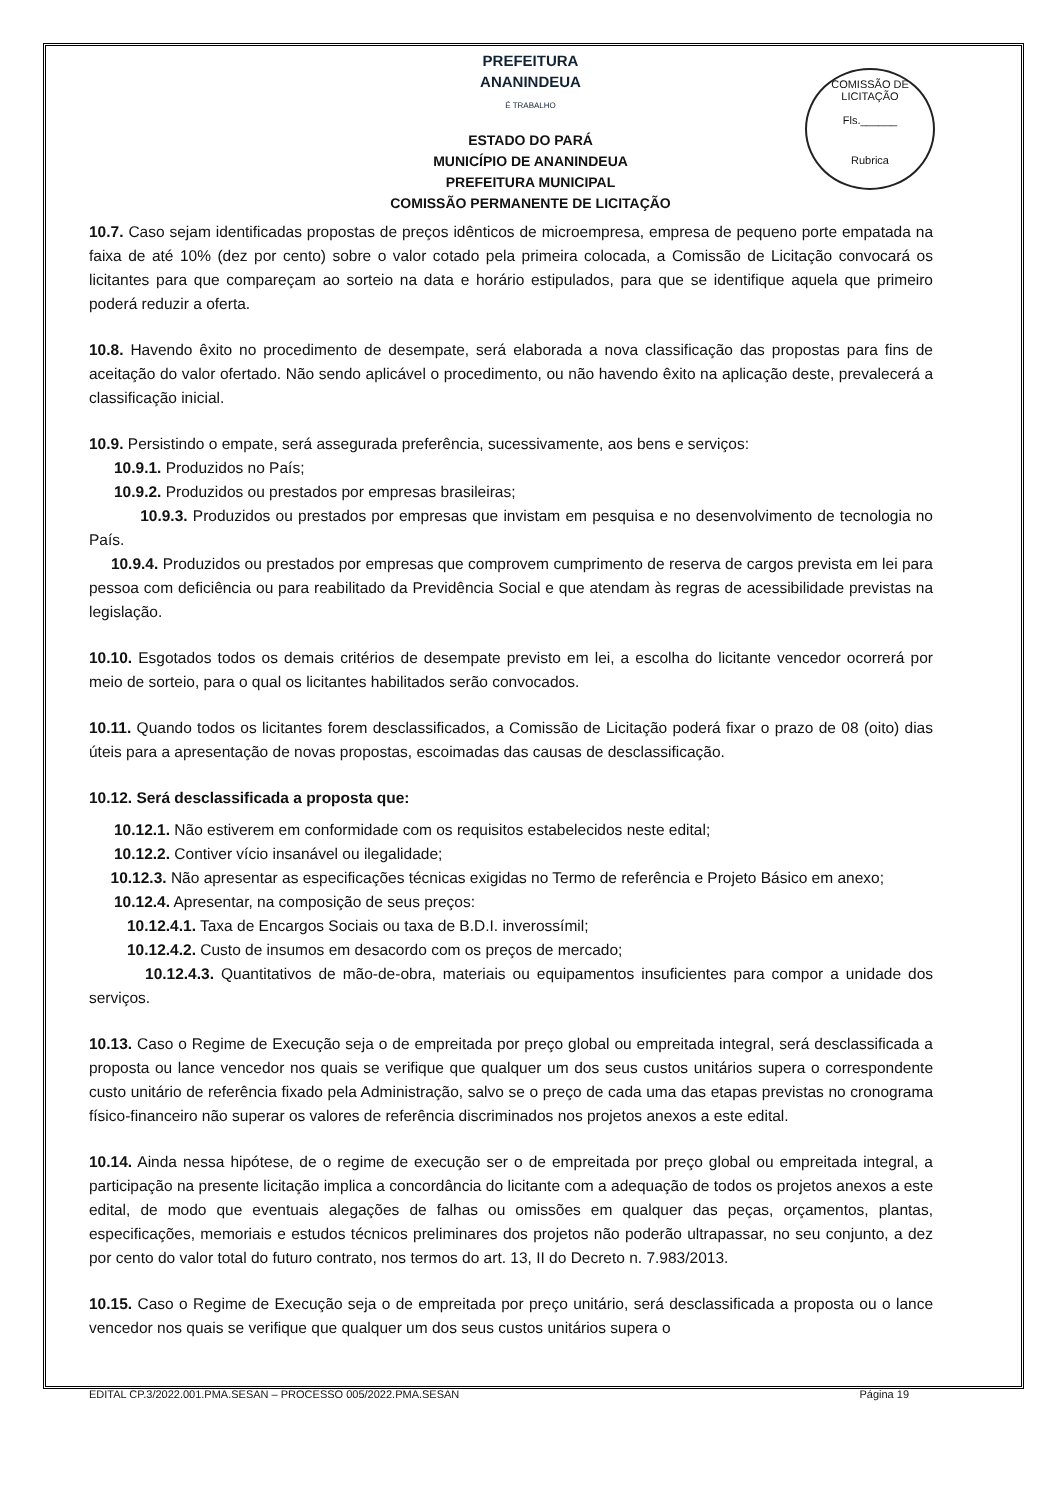COMISSÃO DE LICITAÇÃO
Fls.______
Rubrica
PREFEITURA
ANANINDEUA
É TRABALHO
ESTADO DO PARÁ
MUNICÍPIO DE ANANINDEUA
PREFEITURA MUNICIPAL
COMISSÃO PERMANENTE DE LICITAÇÃO
10.7. Caso sejam identificadas propostas de preços idênticos de microempresa, empresa de pequeno porte empatada na faixa de até 10% (dez por cento) sobre o valor cotado pela primeira colocada, a Comissão de Licitação convocará os licitantes para que compareçam ao sorteio na data e horário estipulados, para que se identifique aquela que primeiro poderá reduzir a oferta.
10.8. Havendo êxito no procedimento de desempate, será elaborada a nova classificação das propostas para fins de aceitação do valor ofertado. Não sendo aplicável o procedimento, ou não havendo êxito na aplicação deste, prevalecerá a classificação inicial.
10.9. Persistindo o empate, será assegurada preferência, sucessivamente, aos bens e serviços:
10.9.1. Produzidos no País;
10.9.2. Produzidos ou prestados por empresas brasileiras;
10.9.3. Produzidos ou prestados por empresas que invistam em pesquisa e no desenvolvimento de tecnologia no País.
10.9.4. Produzidos ou prestados por empresas que comprovem cumprimento de reserva de cargos prevista em lei para pessoa com deficiência ou para reabilitado da Previdência Social e que atendam às regras de acessibilidade previstas na legislação.
10.10. Esgotados todos os demais critérios de desempate previsto em lei, a escolha do licitante vencedor ocorrerá por meio de sorteio, para o qual os licitantes habilitados serão convocados.
10.11. Quando todos os licitantes forem desclassificados, a Comissão de Licitação poderá fixar o prazo de 08 (oito) dias úteis para a apresentação de novas propostas, escoimadas das causas de desclassificação.
10.12. Será desclassificada a proposta que:
10.12.1. Não estiverem em conformidade com os requisitos estabelecidos neste edital;
10.12.2. Contiver vício insanável ou ilegalidade;
10.12.3. Não apresentar as especificações técnicas exigidas no Termo de referência e Projeto Básico em anexo;
10.12.4. Apresentar, na composição de seus preços:
10.12.4.1. Taxa de Encargos Sociais ou taxa de B.D.I. inverossímil;
10.12.4.2. Custo de insumos em desacordo com os preços de mercado;
10.12.4.3. Quantitativos de mão-de-obra, materiais ou equipamentos insuficientes para compor a unidade dos serviços.
10.13. Caso o Regime de Execução seja o de empreitada por preço global ou empreitada integral, será desclassificada a proposta ou lance vencedor nos quais se verifique que qualquer um dos seus custos unitários supera o correspondente custo unitário de referência fixado pela Administração, salvo se o preço de cada uma das etapas previstas no cronograma físico-financeiro não superar os valores de referência discriminados nos projetos anexos a este edital.
10.14. Ainda nessa hipótese, de o regime de execução ser o de empreitada por preço global ou empreitada integral, a participação na presente licitação implica a concordância do licitante com a adequação de todos os projetos anexos a este edital, de modo que eventuais alegações de falhas ou omissões em qualquer das peças, orçamentos, plantas, especificações, memoriais e estudos técnicos preliminares dos projetos não poderão ultrapassar, no seu conjunto, a dez por cento do valor total do futuro contrato, nos termos do art. 13, II do Decreto n. 7.983/2013.
10.15. Caso o Regime de Execução seja o de empreitada por preço unitário, será desclassificada a proposta ou o lance vencedor nos quais se verifique que qualquer um dos seus custos unitários supera o
EDITAL CP.3/2022.001.PMA.SESAN – PROCESSO 005/2022.PMA.SESAN Página 19